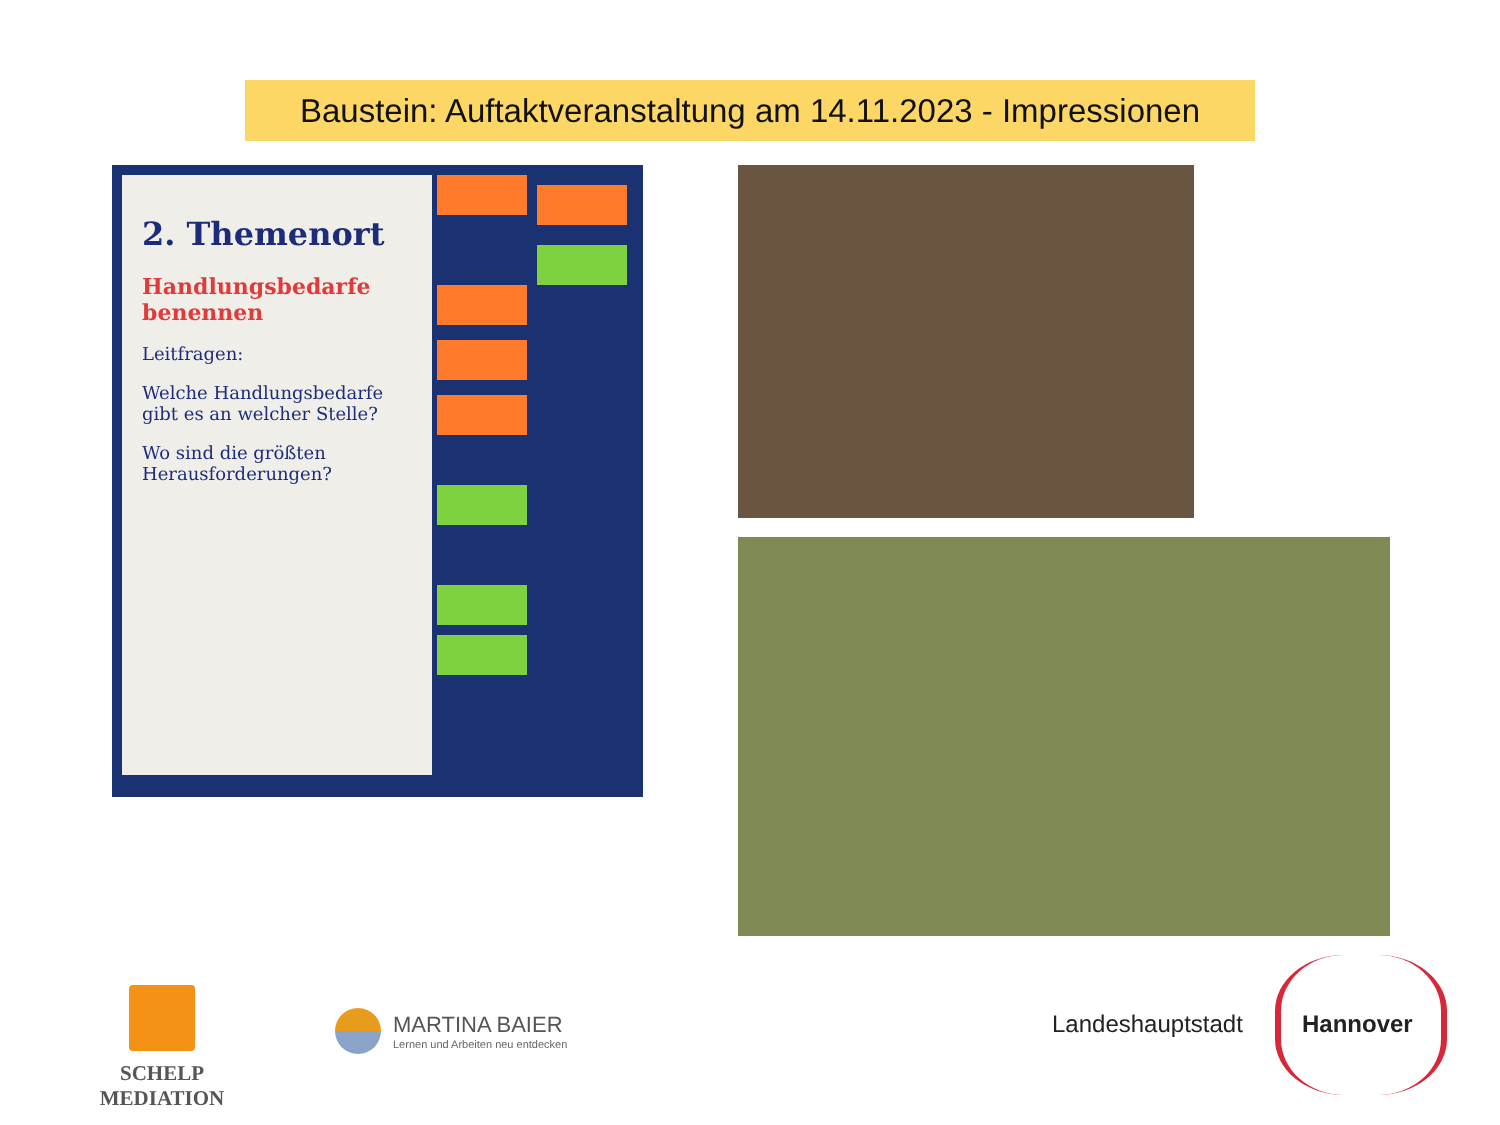Baustein: Auftaktveranstaltung am 14.11.2023 - Impressionen
2. Themenort
Handlungsbedarfe benennen
Leitfragen:
Welche Handlungsbedarfe gibt es an welcher Stelle?
Wo sind die größten Herausforderungen?
SCHELP MEDIATION
MARTINA BAIER
Lernen und Arbeiten neu entdecken
Landeshauptstadt Hannover